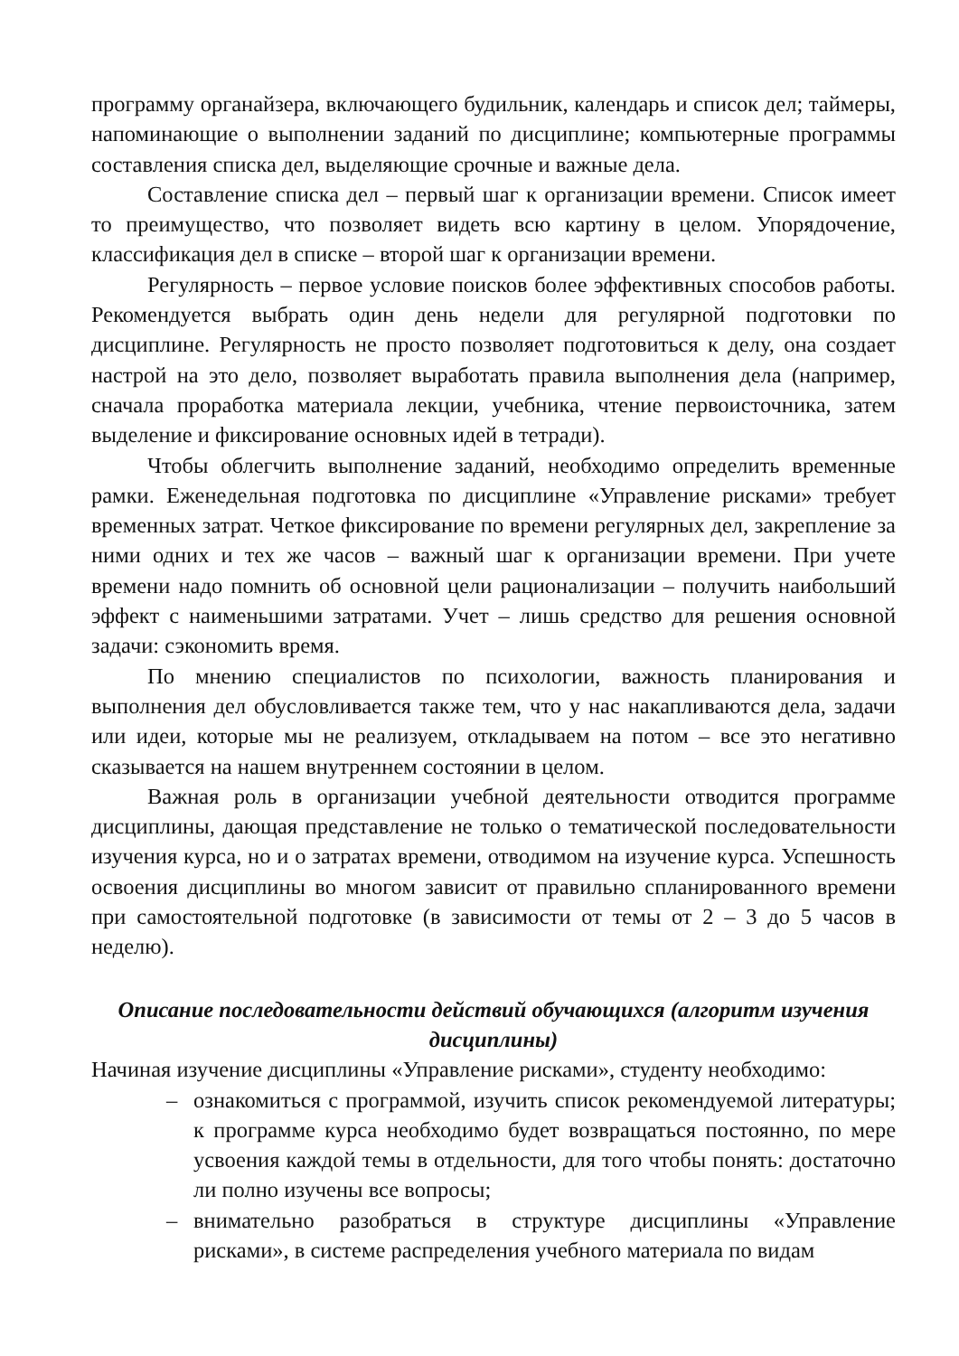программу органайзера, включающего будильник, календарь и список дел; таймеры, напоминающие о выполнении заданий по дисциплине; компьютерные программы составления списка дел, выделяющие срочные и важные дела.
Составление списка дел – первый шаг к организации времени. Список имеет то преимущество, что позволяет видеть всю картину в целом. Упорядочение, классификация дел в списке – второй шаг к организации времени.
Регулярность – первое условие поисков более эффективных способов работы. Рекомендуется выбрать один день недели для регулярной подготовки по дисциплине. Регулярность не просто позволяет подготовиться к делу, она создает настрой на это дело, позволяет выработать правила выполнения дела (например, сначала проработка материала лекции, учебника, чтение первоисточника, затем выделение и фиксирование основных идей в тетради).
Чтобы облегчить выполнение заданий, необходимо определить временные рамки. Еженедельная подготовка по дисциплине «Управление рисками» требует временных затрат. Четкое фиксирование по времени регулярных дел, закрепление за ними одних и тех же часов – важный шаг к организации времени. При учете времени надо помнить об основной цели рационализации – получить наибольший эффект с наименьшими затратами. Учет – лишь средство для решения основной задачи: сэкономить время.
По мнению специалистов по психологии, важность планирования и выполнения дел обусловливается также тем, что у нас накапливаются дела, задачи или идеи, которые мы не реализуем, откладываем на потом – все это негативно сказывается на нашем внутреннем состоянии в целом.
Важная роль в организации учебной деятельности отводится программе дисциплины, дающая представление не только о тематической последовательности изучения курса, но и о затратах времени, отводимом на изучение курса. Успешность освоения дисциплины во многом зависит от правильно спланированного времени при самостоятельной подготовке (в зависимости от темы от 2 – 3 до 5 часов в неделю).
Описание последовательности действий обучающихся (алгоритм изучения дисциплины)
Начиная изучение дисциплины «Управление рисками», студенту необходимо:
– ознакомиться с программой, изучить список рекомендуемой литературы; к программе курса необходимо будет возвращаться постоянно, по мере усвоения каждой темы в отдельности, для того чтобы понять: достаточно ли полно изучены все вопросы;
– внимательно разобраться в структуре дисциплины «Управление рисками», в системе распределения учебного материала по видам